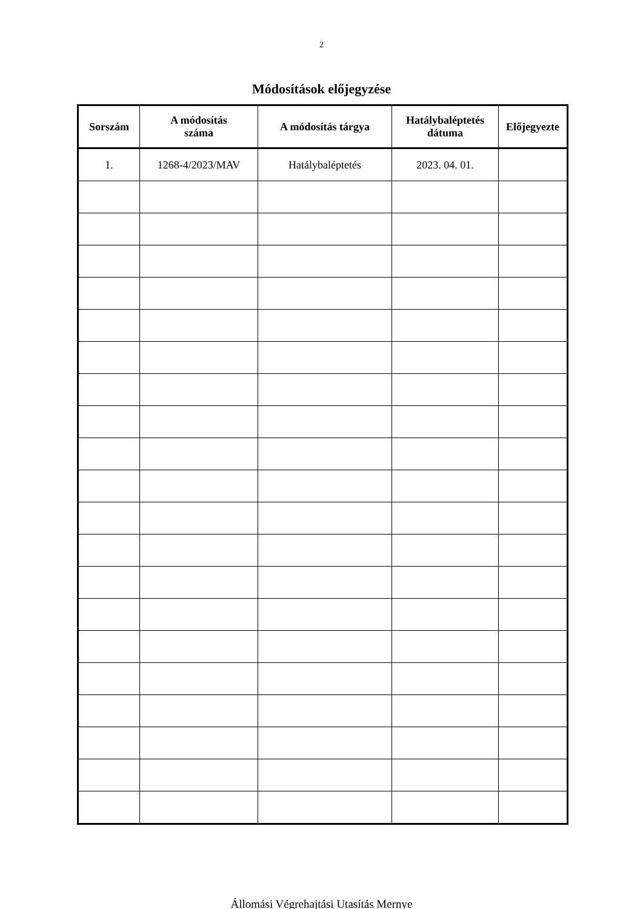2
Módosítások előjegyzése
| Sorszám | A módosítás száma | A módosítás tárgya | Hatálybaléptetés dátuma | Előjegyezte |
| --- | --- | --- | --- | --- |
| 1. | 1268-4/2023/MAV | Hatálybaléptetés | 2023. 04. 01. | |
Állomási Végrehajtási Utasítás Mernye